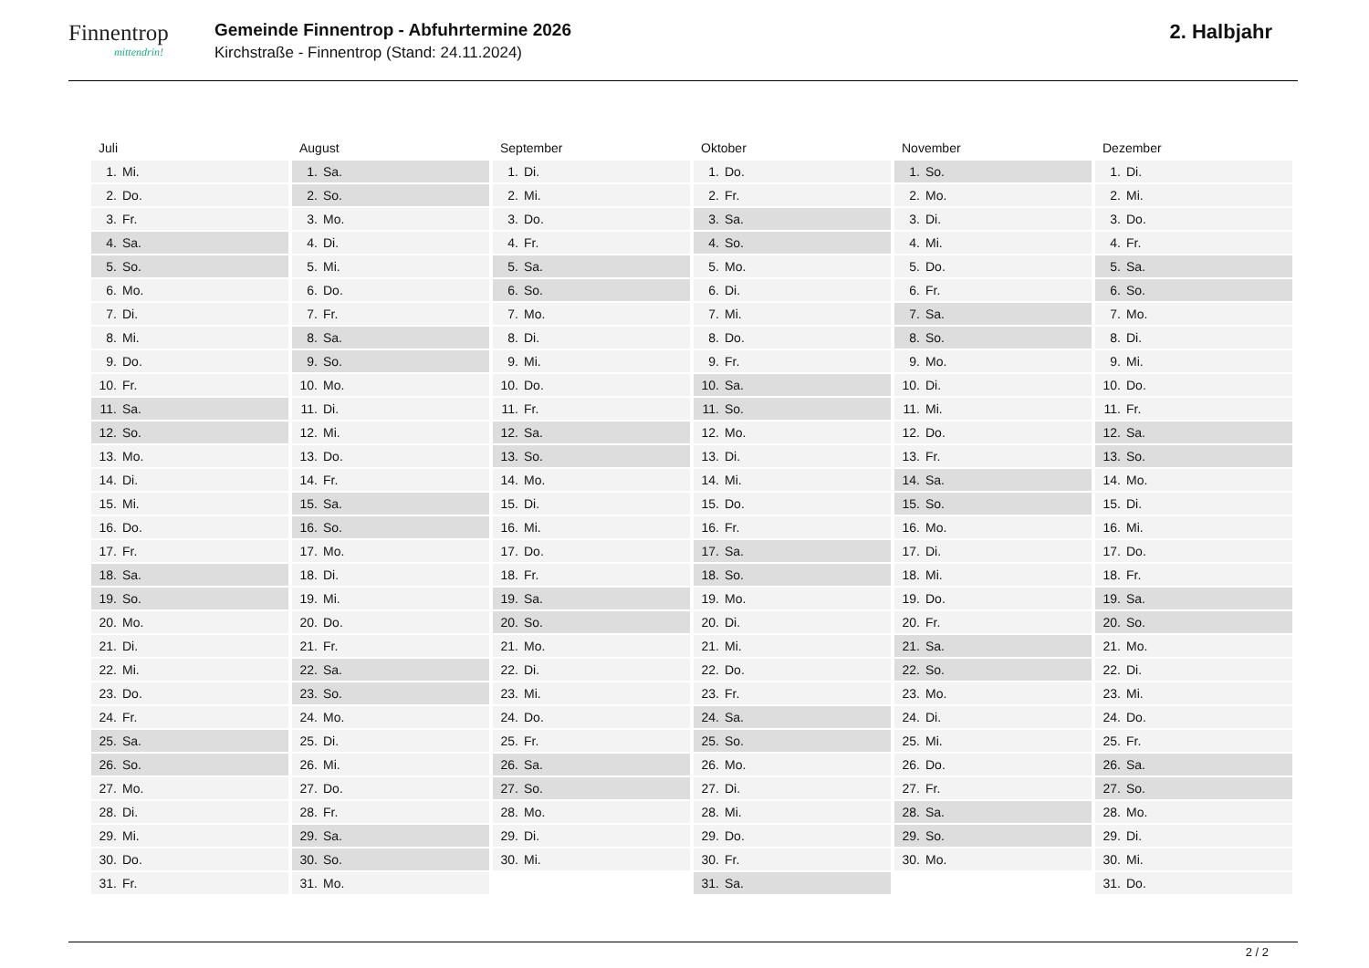Finnentrop
mittendrin!
Gemeinde Finnentrop - Abfuhrtermine 2026
Kirchstraße - Finnentrop (Stand: 24.11.2024)
2. Halbjahr
Juli
1. Mi.
2. Do.
3. Fr.
4. Sa.
5. So.
6. Mo.
7. Di.
8. Mi.
9. Do.
10. Fr.
11. Sa.
12. So.
13. Mo.
14. Di.
15. Mi.
16. Do.
17. Fr.
18. Sa.
19. So.
20. Mo.
21. Di.
22. Mi.
23. Do.
24. Fr.
25. Sa.
26. So.
27. Mo.
28. Di.
29. Mi.
30. Do.
31. Fr.
August
1. Sa.
2. So.
3. Mo.
4. Di.
5. Mi.
6. Do.
7. Fr.
8. Sa.
9. So.
10. Mo.
11. Di.
12. Mi.
13. Do.
14. Fr.
15. Sa.
16. So.
17. Mo.
18. Di.
19. Mi.
20. Do.
21. Fr.
22. Sa.
23. So.
24. Mo.
25. Di.
26. Mi.
27. Do.
28. Fr.
29. Sa.
30. So.
31. Mo.
September
1. Di.
2. Mi.
3. Do.
4. Fr.
5. Sa.
6. So.
7. Mo.
8. Di.
9. Mi.
10. Do.
11. Fr.
12. Sa.
13. So.
14. Mo.
15. Di.
16. Mi.
17. Do.
18. Fr.
19. Sa.
20. So.
21. Mo.
22. Di.
23. Mi.
24. Do.
25. Fr.
26. Sa.
27. So.
28. Mo.
29. Di.
30. Mi.
Oktober
1. Do.
2. Fr.
3. Sa.
4. So.
5. Mo.
6. Di.
7. Mi.
8. Do.
9. Fr.
10. Sa.
11. So.
12. Mo.
13. Di.
14. Mi.
15. Do.
16. Fr.
17. Sa.
18. So.
19. Mo.
20. Di.
21. Mi.
22. Do.
23. Fr.
24. Sa.
25. So.
26. Mo.
27. Di.
28. Mi.
29. Do.
30. Fr.
31. Sa.
November
1. So.
2. Mo.
3. Di.
4. Mi.
5. Do.
6. Fr.
7. Sa.
8. So.
9. Mo.
10. Di.
11. Mi.
12. Do.
13. Fr.
14. Sa.
15. So.
16. Mo.
17. Di.
18. Mi.
19. Do.
20. Fr.
21. Sa.
22. So.
23. Mo.
24. Di.
25. Mi.
26. Do.
27. Fr.
28. Sa.
29. So.
30. Mo.
Dezember
1. Di.
2. Mi.
3. Do.
4. Fr.
5. Sa.
6. So.
7. Mo.
8. Di.
9. Mi.
10. Do.
11. Fr.
12. Sa.
13. So.
14. Mo.
15. Di.
16. Mi.
17. Do.
18. Fr.
19. Sa.
20. So.
21. Mo.
22. Di.
23. Mi.
24. Do.
25. Fr.
26. Sa.
27. So.
28. Mo.
29. Di.
30. Mi.
31. Do.
2 / 2